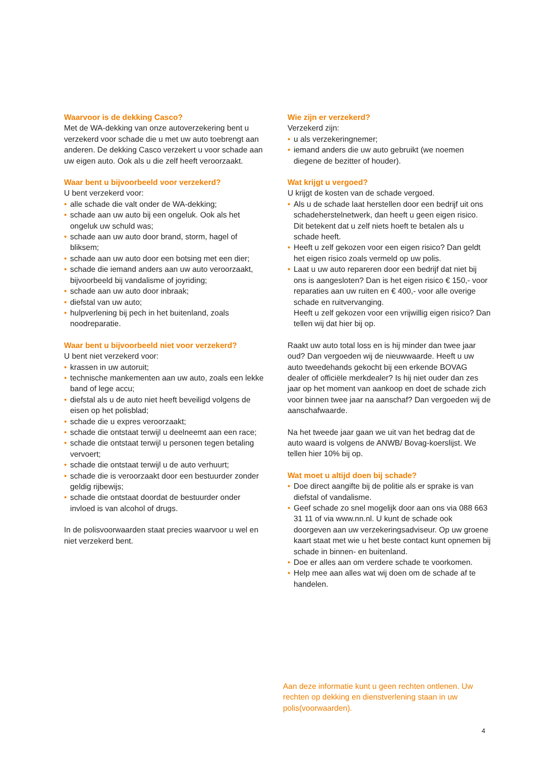Waarvoor is de dekking Casco?
Met de WA-dekking van onze autoverzekering bent u verzekerd voor schade die u met uw auto toebrengt aan anderen. De dekking Casco verzekert u voor schade aan uw eigen auto. Ook als u die zelf heeft veroorzaakt.
Waar bent u bijvoorbeeld voor verzekerd?
U bent verzekerd voor:
• alle schade die valt onder de WA-dekking;
• schade aan uw auto bij een ongeluk. Ook als het ongeluk uw schuld was;
• schade aan uw auto door brand, storm, hagel of bliksem;
• schade aan uw auto door een botsing met een dier;
• schade die iemand anders aan uw auto veroorzaakt, bijvoorbeeld bij vandalisme of joyriding;
• schade aan uw auto door inbraak;
• diefstal van uw auto;
• hulpverlening bij pech in het buitenland, zoals noodreparatie.
Waar bent u bijvoorbeeld niet voor verzekerd?
U bent niet verzekerd voor:
• krassen in uw autoruit;
• technische mankementen aan uw auto, zoals een lekke band of lege accu;
• diefstal als u de auto niet heeft beveiligd volgens de eisen op het polisblad;
• schade die u expres veroorzaakt;
• schade die ontstaat terwijl u deelneemt aan een race;
• schade die ontstaat terwijl u personen tegen betaling vervoert;
• schade die ontstaat terwijl u de auto verhuurt;
• schade die is veroorzaakt door een bestuurder zonder geldig rijbewijs;
• schade die ontstaat doordat de bestuurder onder invloed is van alcohol of drugs.
In de polisvoorwaarden staat precies waarvoor u wel en niet verzekerd bent.
Wie zijn er verzekerd?
Verzekerd zijn:
• u als verzekeringnemer;
• iemand anders die uw auto gebruikt (we noemen diegene de bezitter of houder).
Wat krijgt u vergoed?
U krijgt de kosten van de schade vergoed.
• Als u de schade laat herstellen door een bedrijf uit ons schadeherstelnetwerk, dan heeft u geen eigen risico.
Dit betekent dat u zelf niets hoeft te betalen als u schade heeft.
• Heeft u zelf gekozen voor een eigen risico? Dan geldt het eigen risico zoals vermeld op uw polis.
• Laat u uw auto repareren door een bedrijf dat niet bij ons is aangesloten? Dan is het eigen risico € 150,- voor reparaties aan uw ruiten en € 400,- voor alle overige schade en ruitvervanging.
Heeft u zelf gekozen voor een vrijwillig eigen risico? Dan tellen wij dat hier bij op.
Raakt uw auto total loss en is hij minder dan twee jaar oud? Dan vergoeden wij de nieuwwaarde. Heeft u uw auto tweedehands gekocht bij een erkende BOVAG dealer of officiële merkdealer? Is hij niet ouder dan zes jaar op het moment van aankoop en doet de schade zich voor binnen twee jaar na aanschaf? Dan vergoeden wij de aanschafwaarde.
Na het tweede jaar gaan we uit van het bedrag dat de auto waard is volgens de ANWB/ Bovag-koerslijst. We tellen hier 10% bij op.
Wat moet u altijd doen bij schade?
• Doe direct aangifte bij de politie als er sprake is van diefstal of vandalisme.
• Geef schade zo snel mogelijk door aan ons via 088 663 31 11 of via www.nn.nl. U kunt de schade ook doorgeven aan uw verzekeringsadviseur. Op uw groene kaart staat met wie u het beste contact kunt opnemen bij schade in binnen- en buitenland.
• Doe er alles aan om verdere schade te voorkomen.
• Help mee aan alles wat wij doen om de schade af te handelen.
Aan deze informatie kunt u geen rechten ontlenen. Uw rechten op dekking en dienstverlening staan in uw polis(voorwaarden).
4